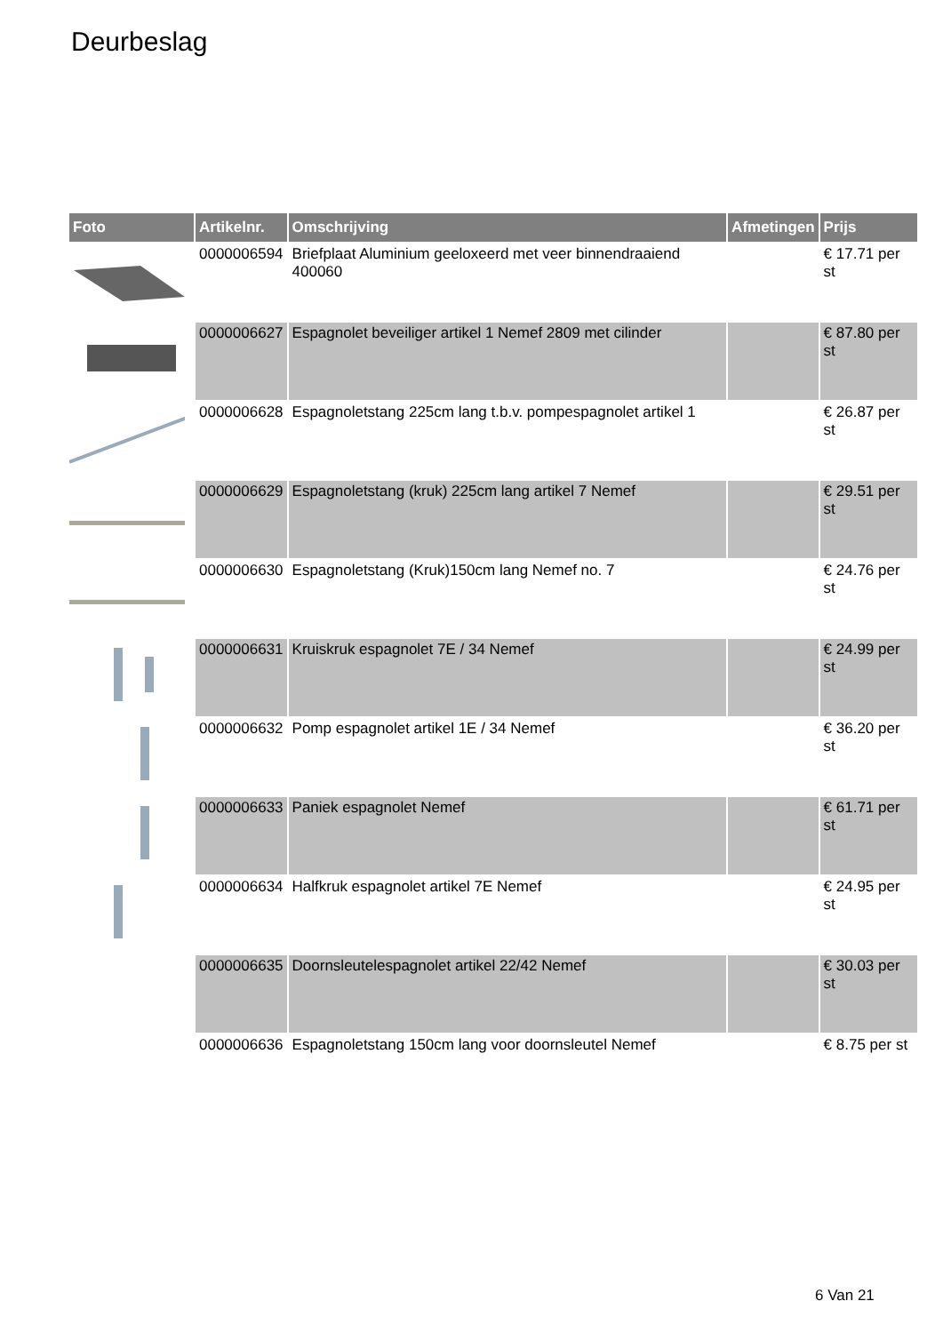Deurbeslag
| Foto | Artikelnr. | Omschrijving | Afmetingen | Prijs |
| --- | --- | --- | --- | --- |
| | 0000006594 | Briefplaat Aluminium geeloxeerd met veer binnendraaiend 400060 | | € 17.71 per st |
| | 0000006627 | Espagnolet beveiliger artikel 1 Nemef 2809 met cilinder | | € 87.80 per st |
| | 0000006628 | Espagnoletstang 225cm lang t.b.v. pompespagnolet artikel 1 | | € 26.87 per st |
| | 0000006629 | Espagnoletstang (kruk) 225cm lang artikel 7 Nemef | | € 29.51 per st |
| | 0000006630 | Espagnoletstang (Kruk)150cm lang Nemef no. 7 | | € 24.76 per st |
| | 0000006631 | Kruiskruk espagnolet 7E / 34 Nemef | | € 24.99 per st |
| | 0000006632 | Pomp espagnolet artikel 1E / 34 Nemef | | € 36.20 per st |
| | 0000006633 | Paniek espagnolet Nemef | | € 61.71 per st |
| | 0000006634 | Halfkruk espagnolet artikel 7E Nemef | | € 24.95 per st |
| | 0000006635 | Doornsleutelespagnolet artikel 22/42 Nemef | | € 30.03 per st |
| | 0000006636 | Espagnoletstang 150cm lang voor doornsleutel Nemef | | € 8.75 per st |
6 Van 21